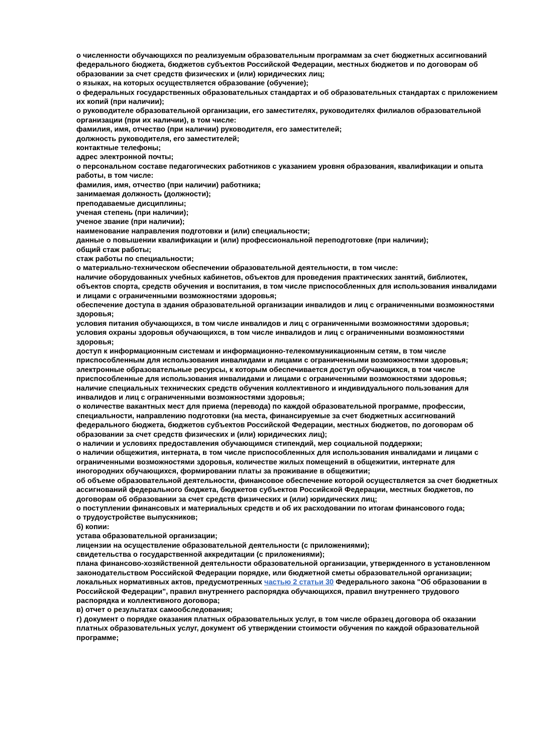о численности обучающихся по реализуемым образовательным программам за счет бюджетных ассигнований федерального бюджета, бюджетов субъектов Российской Федерации, местных бюджетов и по договорам об образовании за счет средств физических и (или) юридических лиц;
о языках, на которых осуществляется образование (обучение);
о федеральных государственных образовательных стандартах и об образовательных стандартах с приложением их копий (при наличии);
о руководителе образовательной организации, его заместителях, руководителях филиалов образовательной организации (при их наличии), в том числе:
фамилия, имя, отчество (при наличии) руководителя, его заместителей;
должность руководителя, его заместителей;
контактные телефоны;
адрес электронной почты;
о персональном составе педагогических работников с указанием уровня образования, квалификации и опыта работы, в том числе:
фамилия, имя, отчество (при наличии) работника;
занимаемая должность (должности);
преподаваемые дисциплины;
ученая степень (при наличии);
ученое звание (при наличии);
наименование направления подготовки и (или) специальности;
данные о повышении квалификации и (или) профессиональной переподготовке (при наличии);
общий стаж работы;
стаж работы по специальности;
о материально-техническом обеспечении образовательной деятельности, в том числе:
наличие оборудованных учебных кабинетов, объектов для проведения практических занятий, библиотек, объектов спорта, средств обучения и воспитания, в том числе приспособленных для использования инвалидами и лицами с ограниченными возможностями здоровья;
обеспечение доступа в здания образовательной организации инвалидов и лиц с ограниченными возможностями здоровья;
условия питания обучающихся, в том числе инвалидов и лиц с ограниченными возможностями здоровья;
условия охраны здоровья обучающихся, в том числе инвалидов и лиц с ограниченными возможностями здоровья;
доступ к информационным системам и информационно-телекоммуникационным сетям, в том числе приспособленным для использования инвалидами и лицами с ограниченными возможностями здоровья;
электронные образовательные ресурсы, к которым обеспечивается доступ обучающихся, в том числе приспособленные для использования инвалидами и лицами с ограниченными возможностями здоровья;
наличие специальных технических средств обучения коллективного и индивидуального пользования для инвалидов и лиц с ограниченными возможностями здоровья;
о количестве вакантных мест для приема (перевода) по каждой образовательной программе, профессии, специальности, направлению подготовки (на места, финансируемые за счет бюджетных ассигнований федерального бюджета, бюджетов субъектов Российской Федерации, местных бюджетов, по договорам об образовании за счет средств физических и (или) юридических лиц);
о наличии и условиях предоставления обучающимся стипендий, мер социальной поддержки;
о наличии общежития, интерната, в том числе приспособленных для использования инвалидами и лицами с ограниченными возможностями здоровья, количестве жилых помещений в общежитии, интернате для иногородних обучающихся, формировании платы за проживание в общежитии;
об объеме образовательной деятельности, финансовое обеспечение которой осуществляется за счет бюджетных ассигнований федерального бюджета, бюджетов субъектов Российской Федерации, местных бюджетов, по договорам об образовании за счет средств физических и (или) юридических лиц;
о поступлении финансовых и материальных средств и об их расходовании по итогам финансового года;
о трудоустройстве выпускников;
б) копии:
устава образовательной организации;
лицензии на осуществление образовательной деятельности (с приложениями);
свидетельства о государственной аккредитации (с приложениями);
плана финансово-хозяйственной деятельности образовательной организации, утвержденного в установленном законодательством Российской Федерации порядке, или бюджетной сметы образовательной организации;
локальных нормативных актов, предусмотренных частью 2 статьи 30 Федерального закона "Об образовании в Российской Федерации", правил внутреннего распорядка обучающихся, правил внутреннего трудового распорядка и коллективного договора;
в) отчет о результатах самообследования;
г) документ о порядке оказания платных образовательных услуг, в том числе образец договора об оказании платных образовательных услуг, документ об утверждении стоимости обучения по каждой образовательной программе;